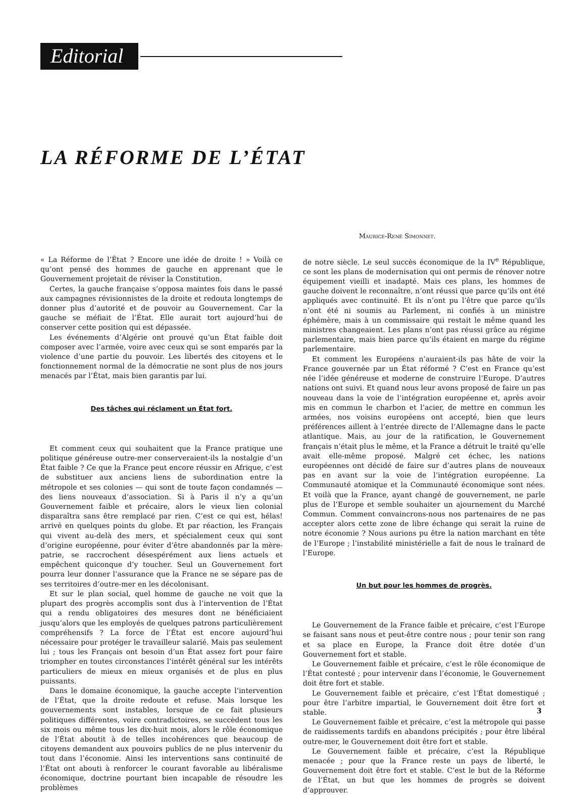Editorial
LA RÉFORME DE L’ÉTAT
Maurice-René Simonnet.
« La Réforme de l’État ? Encore une idée de droite ! » Voilà ce qu’ont pensé des hommes de gauche en apprenant que le Gouvernement projetait de réviser la Constitution.
Certes, la gauche française s’opposa maintes fois dans le passé aux campagnes révisionnistes de la droite et redouta longtemps de donner plus d’autorité et de pouvoir au Gouvernement. Car la gauche se méfiait de l’État. Elle aurait tort aujourd’hui de conserver cette position qui est dépassée.
Les événements d’Algérie ont prouvé qu’un État faible doit composer avec l’armée, voire avec ceux qui se sont emparés par la violence d’une partie du pouvoir. Les libertés des citoyens et le fonctionnement normal de la démocratie ne sont plus de nos jours menacés par l’État, mais bien garantis par lui.
Des tâches qui réclament un État fort.
Et comment ceux qui souhaitent que la France pratique une politique généreuse outre-mer conserveraient-ils la nostalgie d’un État faible ? Ce que la France peut encore réussir en Afrique, c’est de substituer aux anciens liens de subordination entre la métropole et ses colonies — qui sont de toute façon condamnés — des liens nouveaux d’association. Si à Paris il n’y a qu’un Gouvernement faible et précaire, alors le vieux lien colonial disparaîtra sans être remplacé par rien. C’est ce qui est, hélas! arrivé en quelques points du globe. Et par réaction, les Français qui vivent au-delà des mers, et spécialement ceux qui sont d’origine européenne, pour éviter d’être abandonnés par la mère-patrie, se raccrochent désespérément aux liens actuels et empêchent quiconque d’y toucher. Seul un Gouvernement fort pourra leur donner l’assurance que la France ne se sépare pas de ses territoires d’outre-mer en les décolonisant.
Et sur le plan social, quel homme de gauche ne voit que la plupart des progrès accomplis sont dus à l’intervention de l’État qui a rendu obligatoires des mesures dont ne bénéficiaient jusqu’alors que les employés de quelques patrons particulièrement compréhensifs ? La force de l’État est encore aujourd’hui nécessaire pour protéger le travailleur salarié. Mais pas seulement lui ; tous les Français ont besoin d’un État assez fort pour faire triompher en toutes circonstances l’intérêt général sur les intérêts particuliers de mieux en mieux organisés et de plus en plus puissants.
Dans le domaine économique, la gauche accepte l’intervention de l’État, que la droite redoute et refuse. Mais lorsque les gouvernements sont instables, lorsque de ce fait plusieurs politiques différentes, voire contradictoires, se succèdent tous les six mois ou même tous les dix-huit mois, alors le rôle économique de l’État aboutit à de telles incohérences que beaucoup de citoyens demandent aux pouvoirs publics de ne plus intervenir du tout dans l’économie. Ainsi les interventions sans continuité de l’État ont abouti à renforcer le courant favorable au libéralisme économique, doctrine pourtant bien incapable de résoudre les problèmes
de notre siècle. Le seul succès économique de la IV<sup>e</sup> République, ce sont les plans de modernisation qui ont permis de rénover notre équipement vieilli et inadapté. Mais ces plans, les hommes de gauche doivent le reconnaître, n’ont réussi que parce qu’ils ont été appliqués avec continuité. Et ils n’ont pu l’être que parce qu’ils n’ont été ni soumis au Parlement, ni confiés à un ministre éphémère, mais à un commissaire qui restait le même quand les ministres changeaient. Les plans n’ont pas réussi grâce au régime parlementaire, mais bien parce qu’ils étaient en marge du régime parlementaire.
Et comment les Européens n’auraient-ils pas hâte de voir la France gouvernée par un État réformé ? C’est en France qu’est née l’idée généreuse et moderne de construire l’Europe. D’autres nations ont suivi. Et quand nous leur avons proposé de faire un pas nouveau dans la voie de l’intégration européenne et, après avoir mis en commun le charbon et l’acier, de mettre en commun les armées, nos voisins européens ont accepté, bien que leurs préférences aillent à l’entrée directe de l’Allemagne dans le pacte atlantique. Mais, au jour de la ratification, le Gouvernement français n’était plus le même, et la France a détruit le traité qu’elle avait elle-même proposé. Malgré cet échec, les nations européennes ont décidé de faire sur d’autres plans de nouveaux pas en avant sur la voie de l’intégration européenne. La Communauté atomique et la Communauté économique sont nées. Et voilà que la France, ayant changé de gouvernement, ne parle plus de l’Europe et semble souhaiter un ajournement du Marché Commun. Comment convaincrons-nous nos partenaires de ne pas accepter alors cette zone de libre échange qui serait la ruine de notre économie ? Nous aurions pu être la nation marchant en tête de l’Europe ; l’instabilité ministérielle a fait de nous le traînard de l’Europe.
Un but pour les hommes de progrès.
Le Gouvernement de la France faible et précaire, c’est l’Europe se faisant sans nous et peut-être contre nous ; pour tenir son rang et sa place en Europe, la France doit être dotée d’un Gouvernement fort et stable.
Le Gouvernement faible et précaire, c’est le rôle économique de l’État contesté ; pour intervenir dans l’économie, le Gouvernement doit être fort et stable.
Le Gouvernement faible et précaire, c’est l’État domestiqué ; pour être l’arbitre impartial, le Gouvernement doit être fort et stable.
Le Gouvernement faible et précaire, c’est la métropole qui passe de raidissements tardifs en abandons précipités ; pour être libéral outre-mer, le Gouvernement doit être fort et stable.
Le Gouvernement faible et précaire, c’est la République menacée ; pour que la France reste un pays de liberté, le Gouvernement doit être fort et stable. C’est le but de la Réforme de l’État, un but que les hommes de progrès se doivent d’approuver.
3